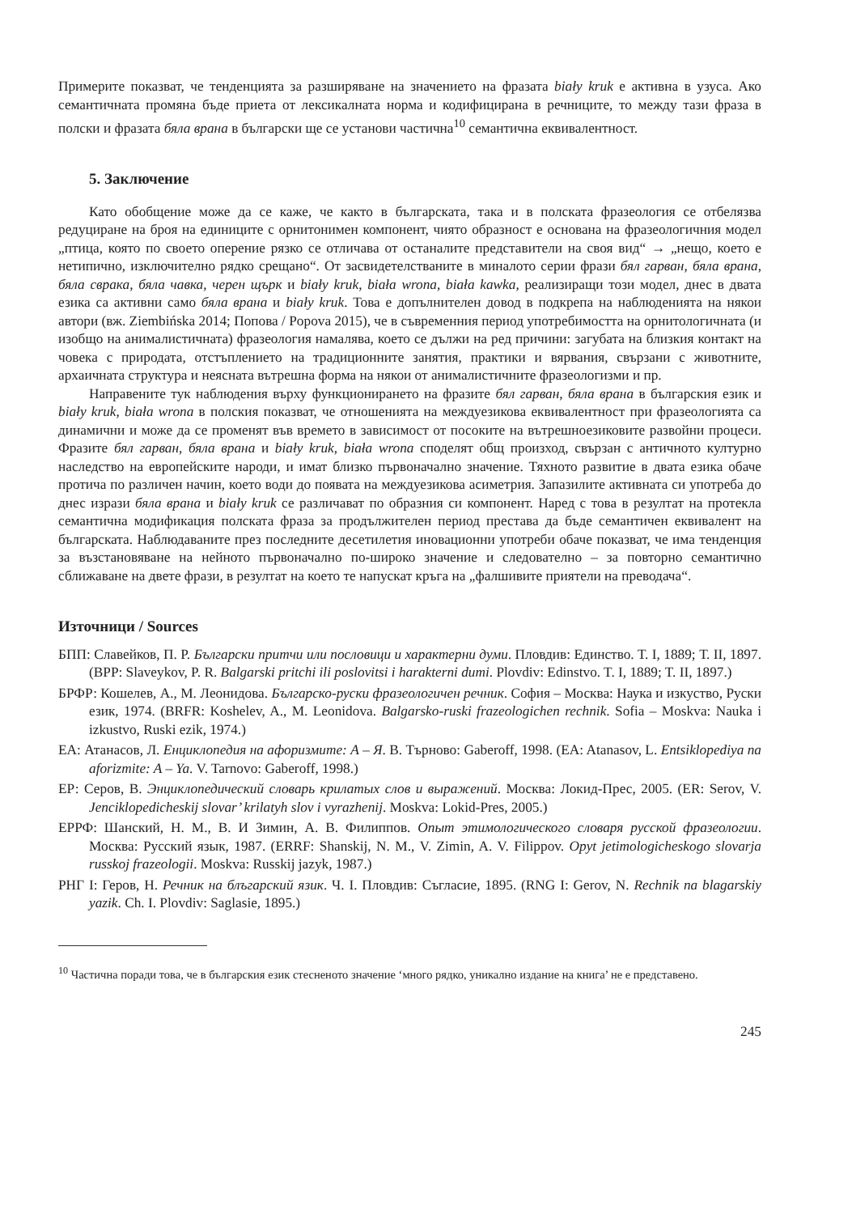Примерите показват, че тенденцията за разширяване на значението на фразата biały kruk е активна в узуса. Ако семантичната промяна бъде приета от лексикалната норма и кодифицирана в речниците, то между тази фраза в полски и фразата бяла врана в български ще се установи частична<sup>10</sup> семантична еквивалентност.
5. Заключение
Като обобщение може да се каже, че както в българската, така и в полската фразеология се отбелязва редуциране на броя на единиците с орнитонимен компонент, чиято образност е основана на фразеологичния модел „птица, която по своето оперение рязко се отличава от останалите представители на своя вид“ → „нещо, което е нетипично, изключително рядко срещано“. От засвидетелстваните в миналото серии фрази бял гарван, бяла врана, бяла сврака, бяла чавка, черен щърк и biały kruk, biała wrona, biała kawka, реализиращи този модел, днес в двата езика са активни само бяла врана и biały kruk. Това е допълнителен довод в подкрепа на наблюденията на някои автори (вж. Ziembińska 2014; Попова / Popova 2015), че в съвременния период употребимостта на орнитологичната (и изобщо на анималистичната) фразеология намалява, което се дължи на ред причини: загубата на близкия контакт на човека с природата, отстъплението на традиционните занятия, практики и вярвания, свързани с животните, архаичната структура и неясната вътрешна форма на някои от анималистичните фразеологизми и пр.
Направените тук наблюдения върху функционирането на фразите бял гарван, бяла врана в българския език и biały kruk, biała wrona в полския показват, че отношенията на междуезикова еквивалентност при фразеологията са динамични и може да се променят във времето в зависимост от посоките на вътрешноезиковите развойни процеси. Фразите бял гарван, бяла врана и biały kruk, biała wrona споделят общ произход, свързан с античното културно наследство на европейските народи, и имат близко първоначално значение. Тяхното развитие в двата езика обаче протича по различен начин, което води до появата на междуезикова асиметрия. Запазилите активната си употреба до днес изрази бяла врана и biały kruk се различават по образния си компонент. Наред с това в резултат на протекла семантична модификация полската фраза за продължителен период престава да бъде семантичен еквивалент на българската. Наблюдаваните през последните десетилетия иновационни употреби обаче показват, че има тенденция за възстановяване на нейното първоначално по-широко значение и следователно – за повторно семантично сближаване на двете фрази, в резултат на което те напускат кръга на „фалшивите приятели на преводача“.
Източници / Sources
БПП: Славейков, П. Р. Български притчи или пословици и характерни думи. Пловдив: Единство. Т. I, 1889; Т. II, 1897. (BPP: Slaveykov, P. R. Balgarski pritchi ili poslovitsi i harakterni dumi. Plovdiv: Edinstvo. T. I, 1889; T. II, 1897.)
БРФР: Кошелев, А., М. Леонидова. Българско-руски фразеологичен речник. София – Москва: Наука и изкуство, Руски език, 1974. (BRFR: Koshelev, A., M. Leonidova. Balgarsko-ruski frazeologichen rechnik. Sofia – Moskva: Nauka i izkustvo, Ruski ezik, 1974.)
ЕА: Атанасов, Л. Енциклопедия на афоризмите: А – Я. В. Търново: Gaberoff, 1998. (EA: Atanasov, L. Entsiklopediya na aforizmite: A – Ya. V. Tarnovo: Gaberoff, 1998.)
ЕР: Серов, В. Энциклопедический словарь крилатых слов и выражений. Москва: Локид-Прес, 2005. (ER: Serov, V. Jenciklopedicheskij slovar’ krilatyh slov i vyrazhenij. Moskva: Lokid-Pres, 2005.)
ЕРРФ: Шанский, Н. М., В. И Зимин, А. В. Филиппов. Опыт этимологического словаря русской фразеологии. Москва: Русский язык, 1987. (ERRF: Shanskij, N. M., V. Zimin, A. V. Filippov. Opyt jetimologicheskogo slovarja russkoj frazeologii. Moskva: Russkij jazyk, 1987.)
РНГ I: Геров, Н. Речник на блъгарский язик. Ч. I. Пловдив: Съгласие, 1895. (RNG I: Gerov, N. Rechnik na blagarskiy yazik. Ch. I. Plovdiv: Saglasie, 1895.)
<sup>10</sup> Частична поради това, че в българския език стесненото значение ‘много рядко, уникално издание на книга’ не е представено.
245